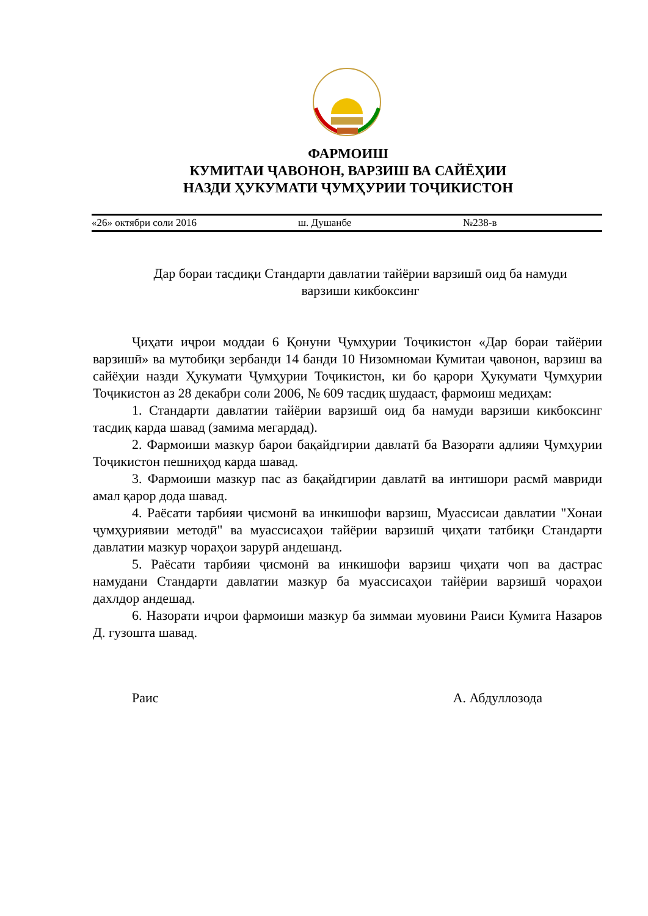ФАРМОИШ
КУМИТАИ ҶАВОНОН, ВАРЗИШ ВА САЙЁҲИИ
НАЗДИ ҲУКУМАТИ ҶУМҲУРИИ ТОҶИКИСТОН
«26» октябри соли 2016 ш. Душанбе №238-в
Дар бораи тасдиқи Стандарти давлатии тайёрии варзишӣ оид ба намуди варзиши кикбоксинг
Ҷиҳати иҷрои моддаи 6 Қонуни Ҷумҳурии Тоҷикистон «Дар бораи тайёрии варзишӣ» ва мутобиқи зербанди 14 банди 10 Низомномаи Кумитаи ҷавонон, варзиш ва сайёҳии назди Ҳукумати Ҷумҳурии Тоҷикистон, ки бо қарори Ҳукумати Ҷумҳурии Тоҷикистон аз 28 декабри соли 2006, № 609 тасдиқ шудааст, фармоиш медиҳам:
1. Стандарти давлатии тайёрии варзишӣ оид ба намуди варзиши кикбоксинг тасдиқ карда шавад (замима мегардад).
2. Фармоиши мазкур барои бақайдгирии давлатӣ ба Вазорати адлияи Ҷумҳурии Тоҷикистон пешниҳод карда шавад.
3. Фармоиши мазкур пас аз бақайдгирии давлатӣ ва интишори расмӣ мавриди амал қарор дода шавад.
4. Раёсати тарбияи ҷисмонӣ ва инкишофи варзиш, Муассисаи давлатии "Хонаи ҷумҳуриявии методӣ" ва муассисаҳои тайёрии варзишӣ ҷиҳати татбиқи Стандарти давлатии мазкур чораҳои зарурӣ андешанд.
5. Раёсати тарбияи ҷисмонӣ ва инкишофи варзиш ҷиҳати чоп ва дастрас намудани Стандарти давлатии мазкур ба муассисаҳои тайёрии варзишӣ чораҳои дахлдор андешад.
6. Назорати иҷрои фармоиши мазкур ба зиммаи муовини Раиси Кумита Назаров Д. гузошта шавад.
Раис А. Абдуллозода